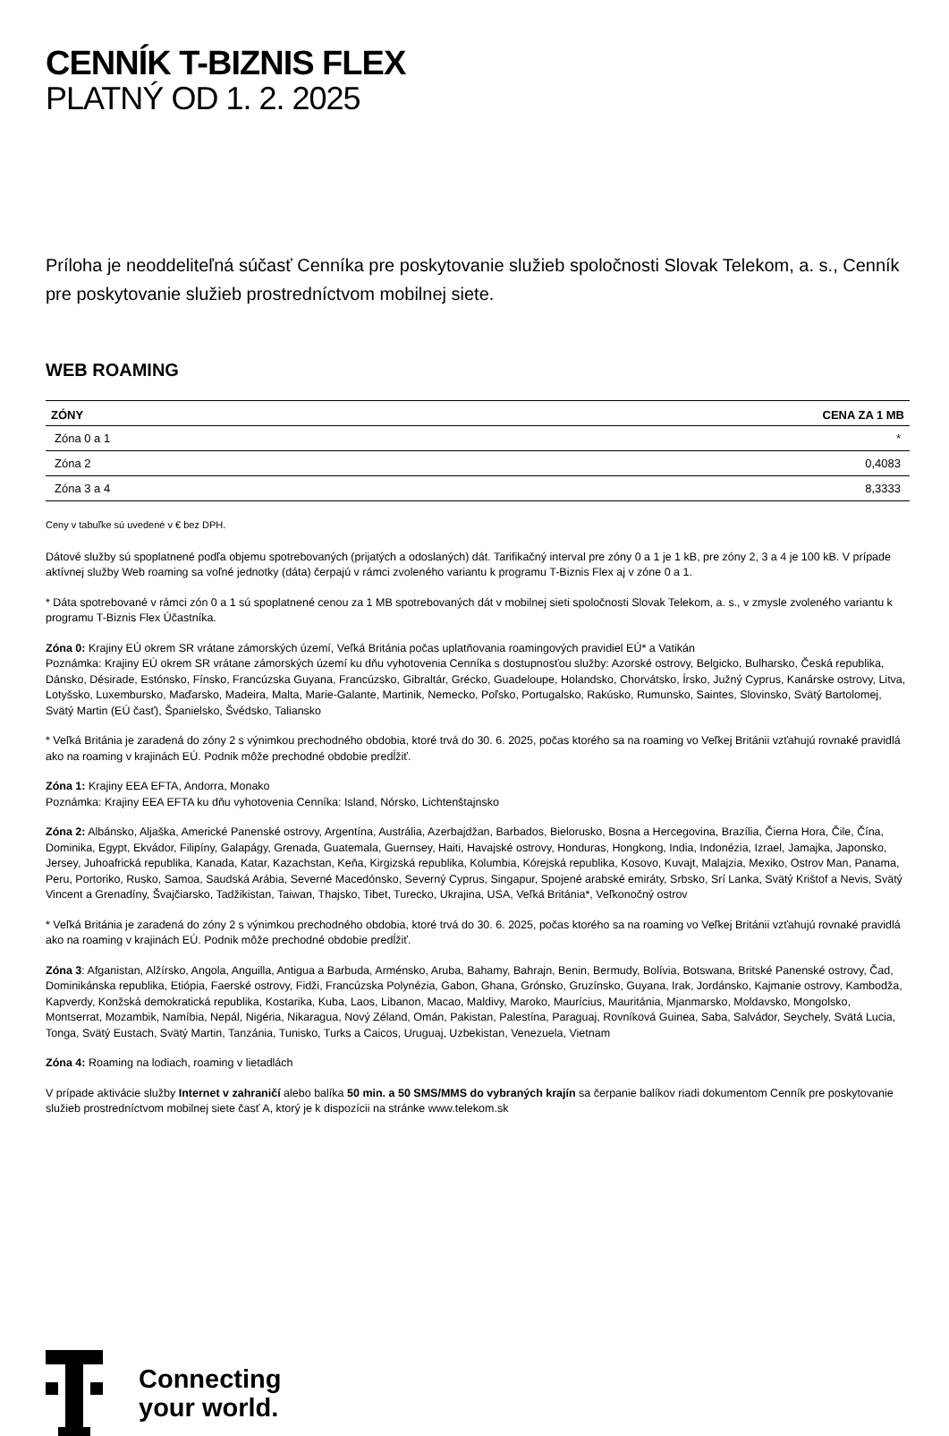CENNÍK T-BIZNIS FLEX
PLATNÝ OD 1. 2. 2025
Príloha je neoddeliteľná súčasť Cenníka pre poskytovanie služieb spoločnosti Slovak Telekom, a. s., Cenník pre poskytovanie služieb prostredníctvom mobilnej siete.
WEB ROAMING
| ZÓNY | CENA ZA 1 MB |
| --- | --- |
| Zóna 0 a 1 | * |
| Zóna 2 | 0,4083 |
| Zóna 3 a 4 | 8,3333 |
Ceny v tabuľke sú uvedené v € bez DPH.
Dátové služby sú spoplatnené podľa objemu spotrebovaných (prijatých a odoslaných) dát. Tarifikačný interval pre zóny 0 a 1 je 1 kB, pre zóny 2, 3 a 4 je 100 kB. V prípade aktívnej služby Web roaming sa voľné jednotky (dáta) čerpajú v rámci zvoleného variantu k programu T-Biznis Flex aj v zóne 0 a 1.
* Dáta spotrebované v rámci zón 0 a 1 sú spoplatnené cenou za 1 MB spotrebovaných dát v mobilnej sieti spoločnosti Slovak Telekom, a. s., v zmysle zvoleného variantu k programu T-Biznis Flex Účastníka.
Zóna 0: Krajiny EÚ okrem SR vrátane zámorských území, Veľká Británia počas uplatňovania roamingových pravidiel EÚ* a Vatikán
Poznámka: Krajiny EÚ okrem SR vrátane zámorských území ku dňu vyhotovenia Cenníka s dostupnosťou služby: Azorské ostrovy, Belgicko, Bulharsko, Česká republika, Dánsko, Désirade, Estónsko, Fínsko, Francúzska Guyana, Francúzsko, Gibraltár, Grécko, Guadeloupe, Holandsko, Chorvátsko, Írsko, Južný Cyprus, Kanárske ostrovy, Litva, Lotyšsko, Luxembursko, Maďarsko, Madeira, Malta, Marie-Galante, Martinik, Nemecko, Poľsko, Portugalsko, Rakúsko, Rumunsko, Saintes, Slovinsko, Svätý Bartolomej, Svätý Martin (EÚ časť), Španielsko, Švédsko, Taliansko
* Veľká Británia je zaradená do zóny 2 s výnimkou prechodného obdobia, ktoré trvá do 30. 6. 2025, počas ktorého sa na roaming vo Veľkej Británii vzťahujú rovnaké pravidlá ako na roaming v krajinách EÚ. Podnik môže prechodné obdobie predĺžiť.
Zóna 1: Krajiny EEA EFTA, Andorra, Monako
Poznámka: Krajiny EEA EFTA ku dňu vyhotovenia Cenníka: Island, Nórsko, Lichtenštajnsko
Zóna 2: Albánsko, Aljaška, Americké Panenské ostrovy, Argentína, Austrália, Azerbajdžan, Barbados, Bielorusko, Bosna a Hercegovina, Brazília, Čierna Hora, Čile, Čína, Dominika, Egypt, Ekvádor, Filipíny, Galapágy, Grenada, Guatemala, Guernsey, Haiti, Havajské ostrovy, Honduras, Hongkong, India, Indonézia, Izrael, Jamajka, Japonsko, Jersey, Juhoafrická republika, Kanada, Katar, Kazachstan, Keňa, Kirgizská republika, Kolumbia, Kórejská republika, Kosovo, Kuvajt, Malajzia, Mexiko, Ostrov Man, Panama, Peru, Portoriko, Rusko, Samoa, Saudská Arábia, Severné Macedónsko, Severný Cyprus, Singapur, Spojené arabské emiráty, Srbsko, Srí Lanka, Svätý Krištof a Nevis, Svätý Vincent a Grenadíny, Švajčiarsko, Tadžikistan, Taiwan, Thajsko, Tibet, Turecko, Ukrajina, USA, Veľká Británia*, Veľkonočný ostrov
* Veľká Británia je zaradená do zóny 2 s výnimkou prechodného obdobia, ktoré trvá do 30. 6. 2025, počas ktorého sa na roaming vo Veľkej Británii vzťahujú rovnaké pravidlá ako na roaming v krajinách EÚ. Podnik môže prechodné obdobie predĺžiť.
Zóna 3: Afganistan, Alžírsko, Angola, Anguilla, Antigua a Barbuda, Arménsko, Aruba, Bahamy, Bahrajn, Benin, Bermudy, Bolívia, Botswana, Britské Panenské ostrovy, Čad, Dominikánska republika, Etiópia, Faerské ostrovy, Fidži, Francúzska Polynézia, Gabon, Ghana, Grónsko, Gruzínsko, Guyana, Irak, Jordánsko, Kajmanie ostrovy, Kambodža, Kapverdy, Konžská demokratická republika, Kostarika, Kuba, Laos, Libanon, Macao, Maldivy, Maroko, Maurícius, Mauritánia, Mjanmarsko, Moldavsko, Mongolsko, Montserrat, Mozambik, Namíbia, Nepál, Nigéria, Nikaragua, Nový Zéland, Omán, Pakistan, Palestína, Paraguaj, Rovníková Guinea, Saba, Salvádor, Seychely, Svätá Lucia, Tonga, Svätý Eustach, Svätý Martin, Tanzánia, Tunisko, Turks a Caicos, Uruguaj, Uzbekistan, Venezuela, Vietnam
Zóna 4: Roaming na lodiach, roaming v lietadlách
V prípade aktivácie služby Internet v zahraničí alebo balíka 50 min. a 50 SMS/MMS do vybraných krajín sa čerpanie balíkov riadi dokumentom Cenník pre poskytovanie služieb prostredníctvom mobilnej siete časť A, ktorý je k dispozícii na stránke www.telekom.sk
Connecting
your world.